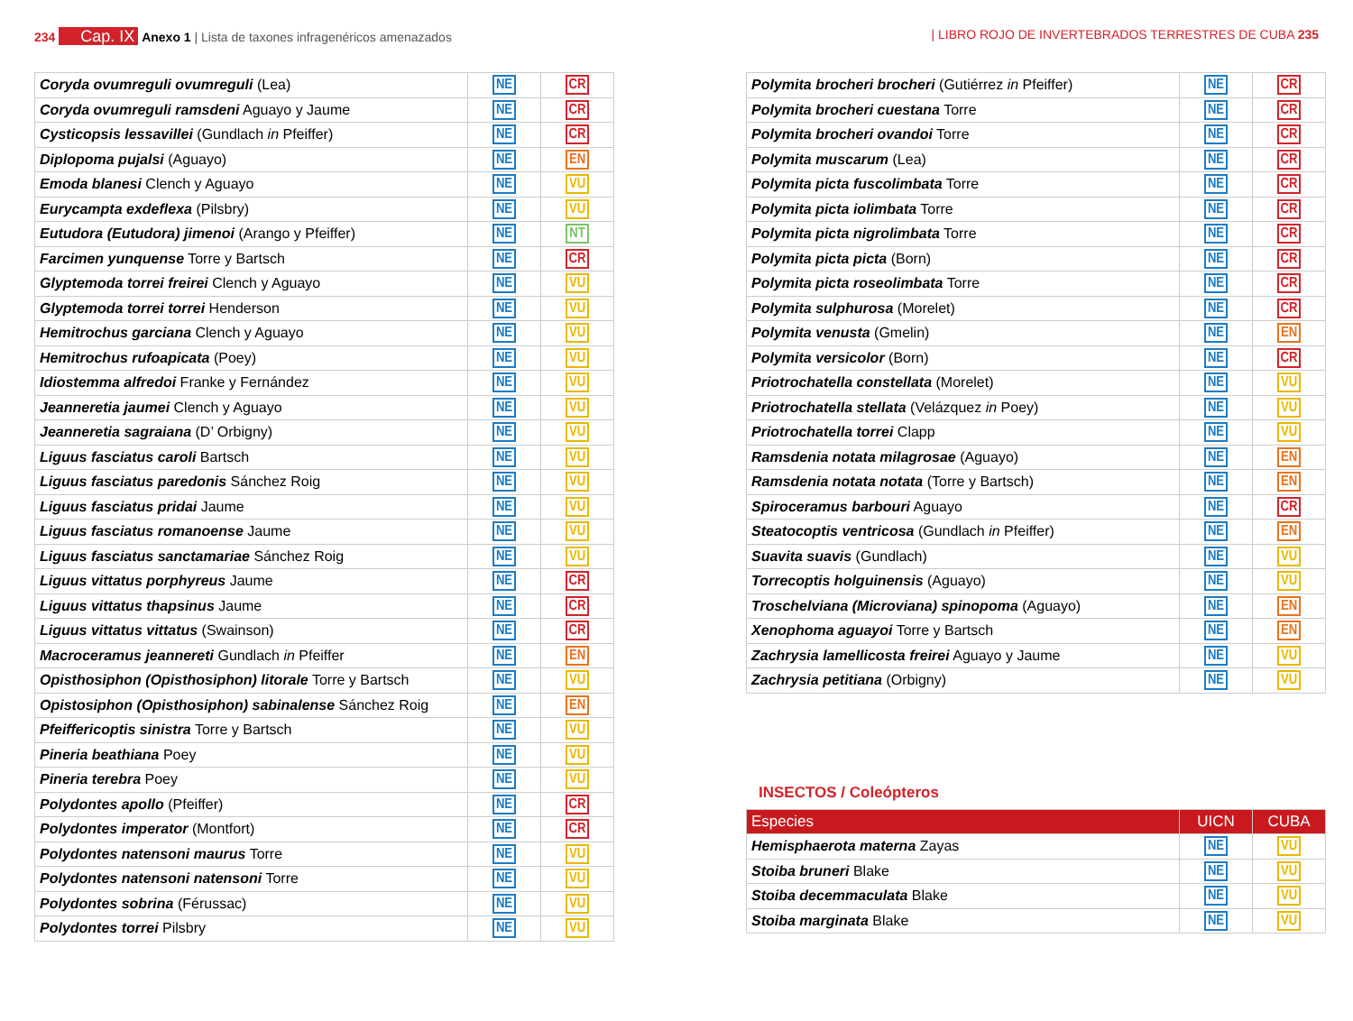234 Cap. IX Anexo 1 | Lista de taxones infragenéricos amenazados
| LIBRO ROJO DE INVERTEBRADOS TERRESTRES DE CUBA 235
| Coryda ovumreguli ovumreguli (Lea) | NE | CR |
| Coryda ovumreguli ramsdeni Aguayo y Jaume | NE | CR |
| Cysticopsis lessavillei (Gundlach in Pfeiffer) | NE | CR |
| Diplopoma pujalsi (Aguayo) | NE | EN |
| Emoda blanesi Clench y Aguayo | NE | VU |
| Eurycampta exdeflexa (Pilsbry) | NE | VU |
| Eutudora (Eutudora) jimenoi (Arango y Pfeiffer) | NE | NT |
| Farcimen yunquense Torre y Bartsch | NE | CR |
| Glyptemoda torrei freirei Clench y Aguayo | NE | VU |
| Glyptemoda torrei torrei Henderson | NE | VU |
| Hemitrochus garciana Clench y Aguayo | NE | VU |
| Hemitrochus rufoapicata (Poey) | NE | VU |
| Idiostemma alfredoi Franke y Fernández | NE | VU |
| Jeanneretia jaumei Clench y Aguayo | NE | VU |
| Jeanneretia sagraiana (D’ Orbigny) | NE | VU |
| Liguus fasciatus caroli Bartsch | NE | VU |
| Liguus fasciatus paredonis Sánchez Roig | NE | VU |
| Liguus fasciatus pridai Jaume | NE | VU |
| Liguus fasciatus romanoense Jaume | NE | VU |
| Liguus fasciatus sanctamariae Sánchez Roig | NE | VU |
| Liguus vittatus porphyreus Jaume | NE | CR |
| Liguus vittatus thapsinus Jaume | NE | CR |
| Liguus vittatus vittatus (Swainson) | NE | CR |
| Macroceramus jeannereti Gundlach in Pfeiffer | NE | EN |
| Opisthosiphon (Opisthosiphon) litorale Torre y Bartsch | NE | VU |
| Opistosiphon (Opisthosiphon) sabinalense Sánchez Roig | NE | EN |
| Pfeiffericoptis sinistra Torre y Bartsch | NE | VU |
| Pineria beathiana Poey | NE | VU |
| Pineria terebra Poey | NE | VU |
| Polydontes apollo (Pfeiffer) | NE | CR |
| Polydontes imperator (Montfort) | NE | CR |
| Polydontes natensoni maurus Torre | NE | VU |
| Polydontes natensoni natensoni Torre | NE | VU |
| Polydontes sobrina (Férussac) | NE | VU |
| Polydontes torrei Pilsbry | NE | VU |
| Polymita brocheri brocheri (Gutiérrez in Pfeiffer) | NE | CR |
| Polymita brocheri cuestana Torre | NE | CR |
| Polymita brocheri ovandoi Torre | NE | CR |
| Polymita muscarum (Lea) | NE | CR |
| Polymita picta fuscolimbata Torre | NE | CR |
| Polymita picta iolimbata Torre | NE | CR |
| Polymita picta nigrolimbata Torre | NE | CR |
| Polymita picta picta (Born) | NE | CR |
| Polymita picta roseolimbata Torre | NE | CR |
| Polymita sulphurosa (Morelet) | NE | CR |
| Polymita venusta (Gmelin) | NE | EN |
| Polymita versicolor (Born) | NE | CR |
| Priotrochatella constellata (Morelet) | NE | VU |
| Priotrochatella stellata (Velázquez in Poey) | NE | VU |
| Priotrochatella torrei Clapp | NE | VU |
| Ramsdenia notata milagrosae (Aguayo) | NE | EN |
| Ramsdenia notata notata (Torre y Bartsch) | NE | EN |
| Spiroceramus barbouri Aguayo | NE | CR |
| Steatocoptis ventricosa (Gundlach in Pfeiffer) | NE | EN |
| Suavita suavis (Gundlach) | NE | VU |
| Torrecoptis holguinensis (Aguayo) | NE | VU |
| Troschelviana (Microviana) spinopoma (Aguayo) | NE | EN |
| Xenophoma aguayoi Torre y Bartsch | NE | EN |
| Zachrysia lamellicosta freirei Aguayo y Jaume | NE | VU |
| Zachrysia petitiana (Orbigny) | NE | VU |
INSECTOS / Coleópteros
| Especies | UICN | CUBA |
| --- | --- | --- |
| Hemisphaerota materna Zayas | NE | VU |
| Stoiba bruneri Blake | NE | VU |
| Stoiba decemmaculata Blake | NE | VU |
| Stoiba marginata Blake | NE | VU |